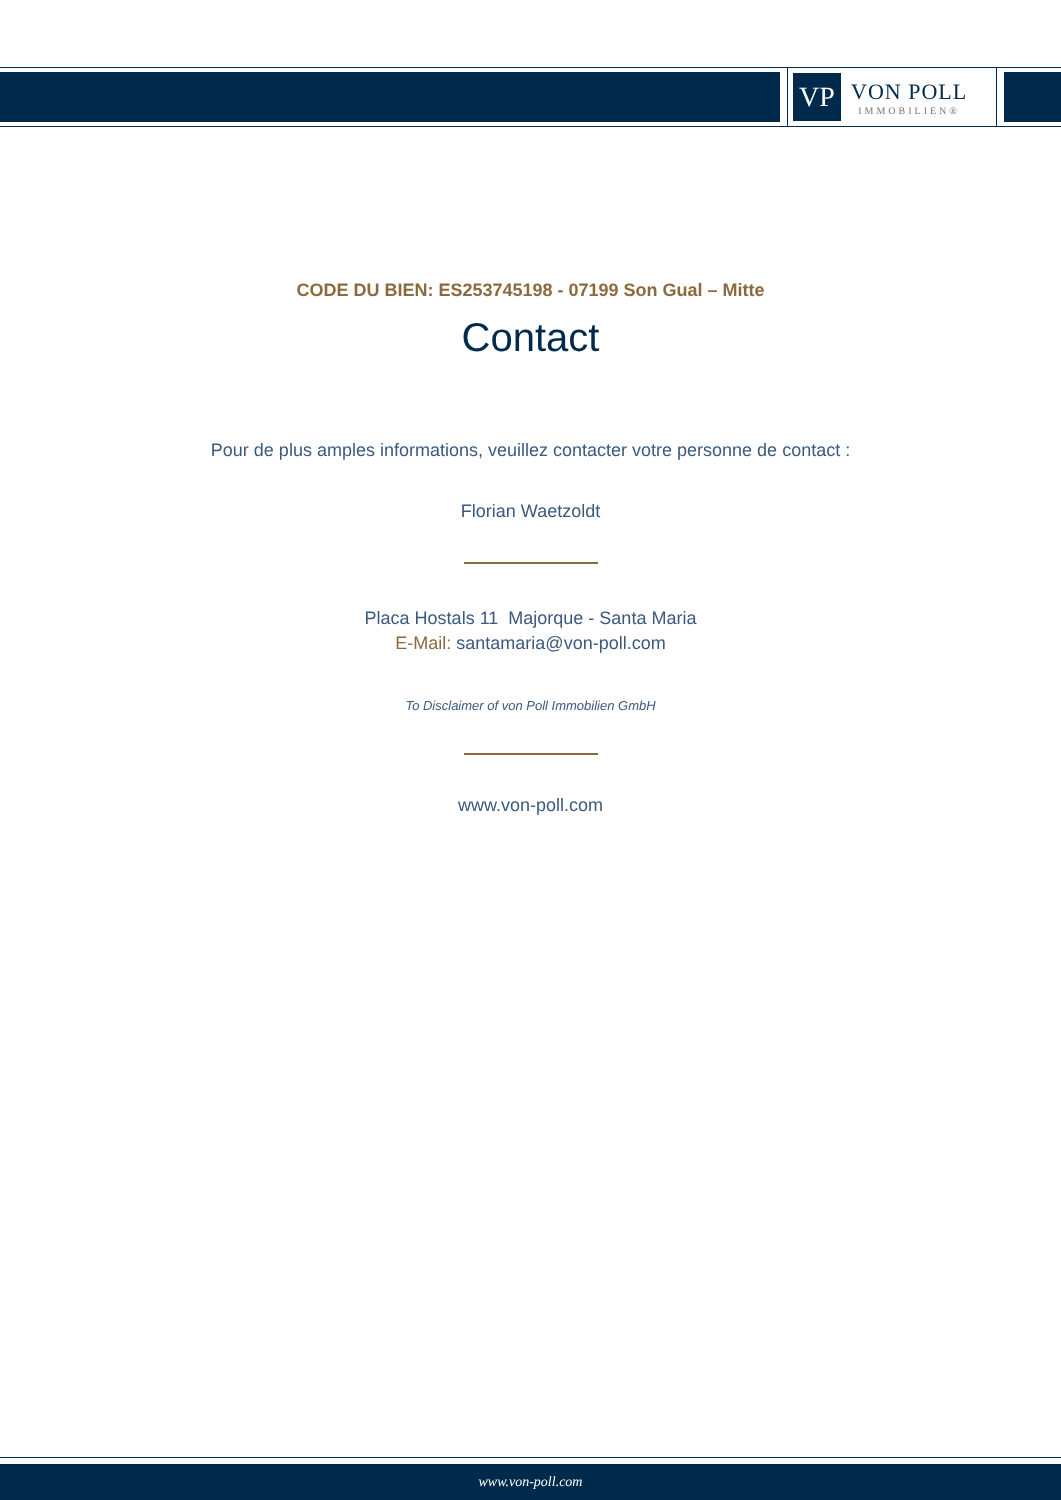VP
VON POLL
IMMOBILIEN®
CODE DU BIEN: ES253745198 - 07199 Son Gual – Mitte
Contact
Pour de plus amples informations, veuillez contacter votre personne de contact :
Florian Waetzoldt
Placa Hostals 11 Majorque - Santa Maria
E-Mail: santamaria@von-poll.com
To Disclaimer of von Poll Immobilien GmbH
www.von-poll.com
www.von-poll.com